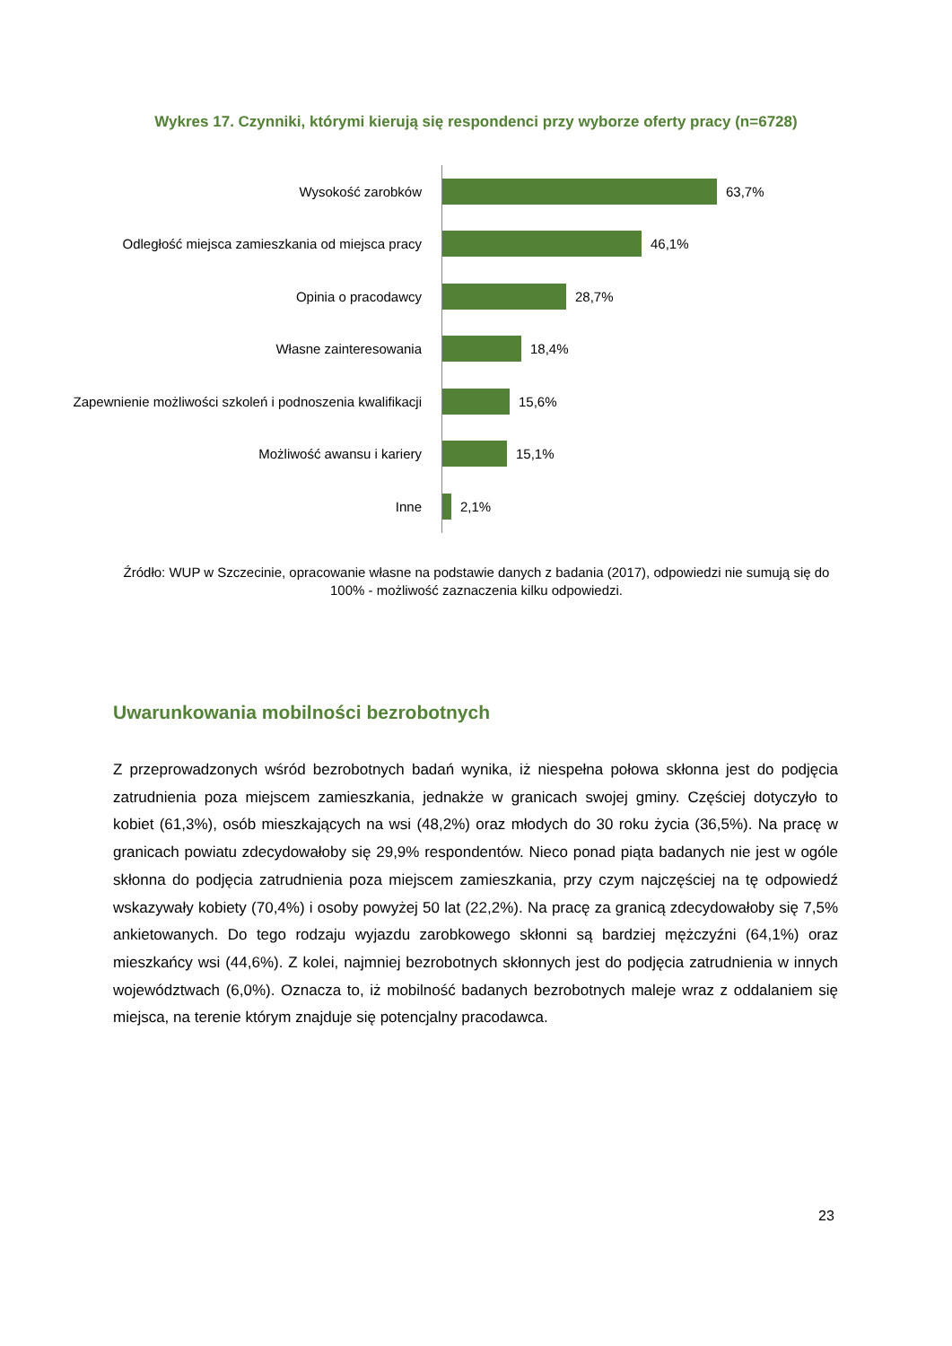Wykres 17. Czynniki, którymi kierują się respondenci przy wyborze oferty pracy (n=6728)
Wysokość zarobków
63,7%
Odległość miejsca zamieszkania od miejsca pracy
46,1%
Opinia o pracodawcy
28,7%
Własne zainteresowania
18,4%
Zapewnienie możliwości szkoleń i podnoszenia kwalifikacji
15,6%
Możliwość awansu i kariery
15,1%
Inne
2,1%
Źródło: WUP w Szczecinie, opracowanie własne na podstawie danych z badania (2017), odpowiedzi nie sumują się do 100% - możliwość zaznaczenia kilku odpowiedzi.
Uwarunkowania mobilności bezrobotnych
Z przeprowadzonych wśród bezrobotnych badań wynika, iż niespełna połowa skłonna jest do podjęcia zatrudnienia poza miejscem zamieszkania, jednakże w granicach swojej gminy. Częściej dotyczyło to kobiet (61,3%), osób mieszkających na wsi (48,2%) oraz młodych do 30 roku życia (36,5%). Na pracę w granicach powiatu zdecydowałoby się 29,9% respondentów. Nieco ponad piąta badanych nie jest w ogóle skłonna do podjęcia zatrudnienia poza miejscem zamieszkania, przy czym najczęściej na tę odpowiedź wskazywały kobiety (70,4%) i osoby powyżej 50 lat (22,2%). Na pracę za granicą zdecydowałoby się 7,5% ankietowanych. Do tego rodzaju wyjazdu zarobkowego skłonni są bardziej mężczyźni (64,1%) oraz mieszkańcy wsi (44,6%). Z kolei, najmniej bezrobotnych skłonnych jest do podjęcia zatrudnienia w innych województwach (6,0%). Oznacza to, iż mobilność badanych bezrobotnych maleje wraz z oddalaniem się miejsca, na terenie którym znajduje się potencjalny pracodawca.
23